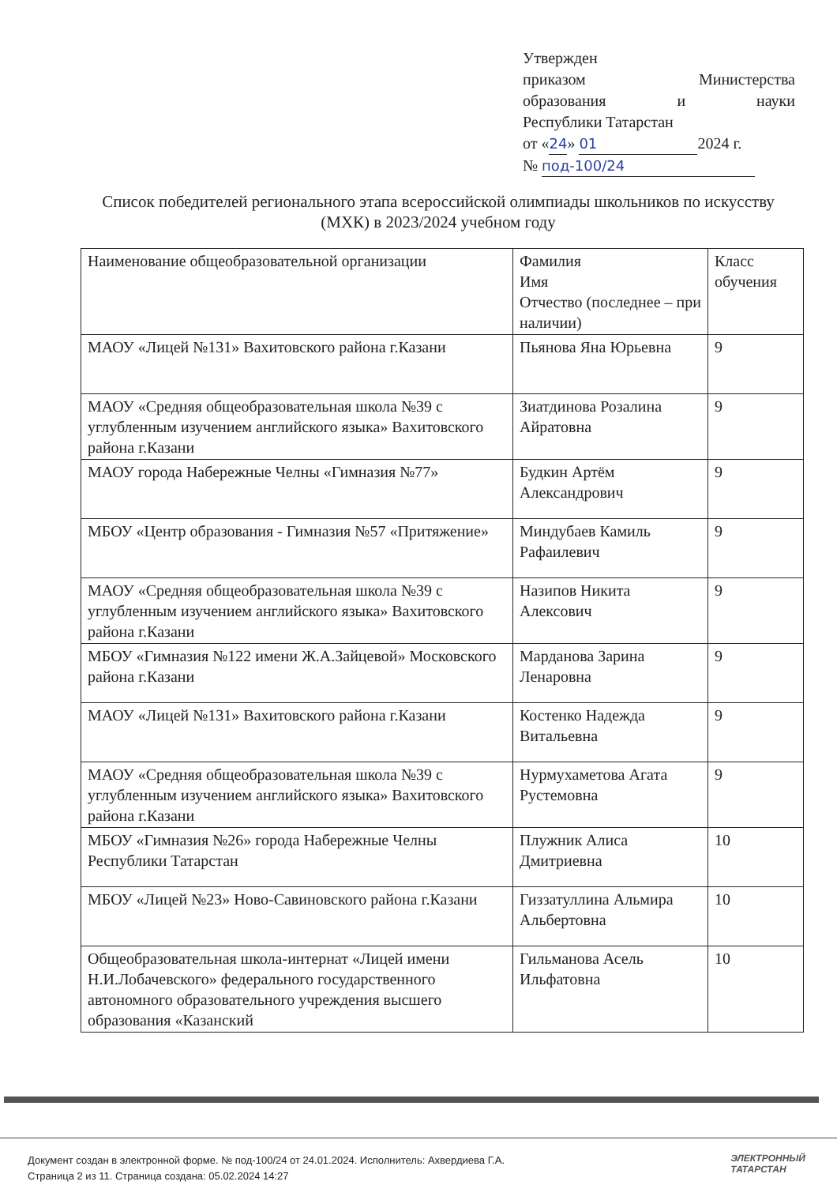Утвержден
приказом Министерства
образования и науки
Республики Татарстан
от «24» 01 2024 г.
№ под-100/24
Список победителей регионального этапа всероссийской олимпиады школьников по искусству (МХК) в 2023/2024 учебном году
| Наименование общеобразовательной организации | Фамилия Имя Отчество (последнее – при наличии) | Класс обучения |
| МАОУ «Лицей №131» Вахитовского района г.Казани | Пьянова Яна Юрьевна | 9 |
| МАОУ «Средняя общеобразовательная школа №39 с углубленным изучением английского языка» Вахитовского района г.Казани | Зиатдинова Розалина Айратовна | 9 |
| МАОУ города Набережные Челны «Гимназия №77» | Будкин Артём Александрович | 9 |
| МБОУ «Центр образования - Гимназия №57 «Притяжение» | Миндубаев Камиль Рафаилевич | 9 |
| МАОУ «Средняя общеобразовательная школа №39 с углубленным изучением английского языка» Вахитовского района г.Казани | Назипов Никита Алексович | 9 |
| МБОУ «Гимназия №122 имени Ж.А.Зайцевой» Московского района г.Казани | Марданова Зарина Ленаровна | 9 |
| МАОУ «Лицей №131» Вахитовского района г.Казани | Костенко Надежда Витальевна | 9 |
| МАОУ «Средняя общеобразовательная школа №39 с углубленным изучением английского языка» Вахитовского района г.Казани | Нурмухаметова Агата Рустемовна | 9 |
| МБОУ «Гимназия №26» города Набережные Челны Республики Татарстан | Плужник Алиса Дмитриевна | 10 |
| МБОУ «Лицей №23» Ново-Савиновского района г.Казани | Гиззатуллина Альмира Альбертовна | 10 |
| Общеобразовательная школа-интернат «Лицей имени Н.И.Лобачевского» федерального государственного автономного образовательного учреждения высшего образования «Казанский | Гильманова Асель Ильфатовна | 10 |
Документ создан в электронной форме. № под-100/24 от 24.01.2024. Исполнитель: Ахвердиева Г.А.
Страница 2 из 11. Страница создана: 05.02.2024 14:27
ЭЛЕКТРОННЫЙ
ТАТАРСТАН